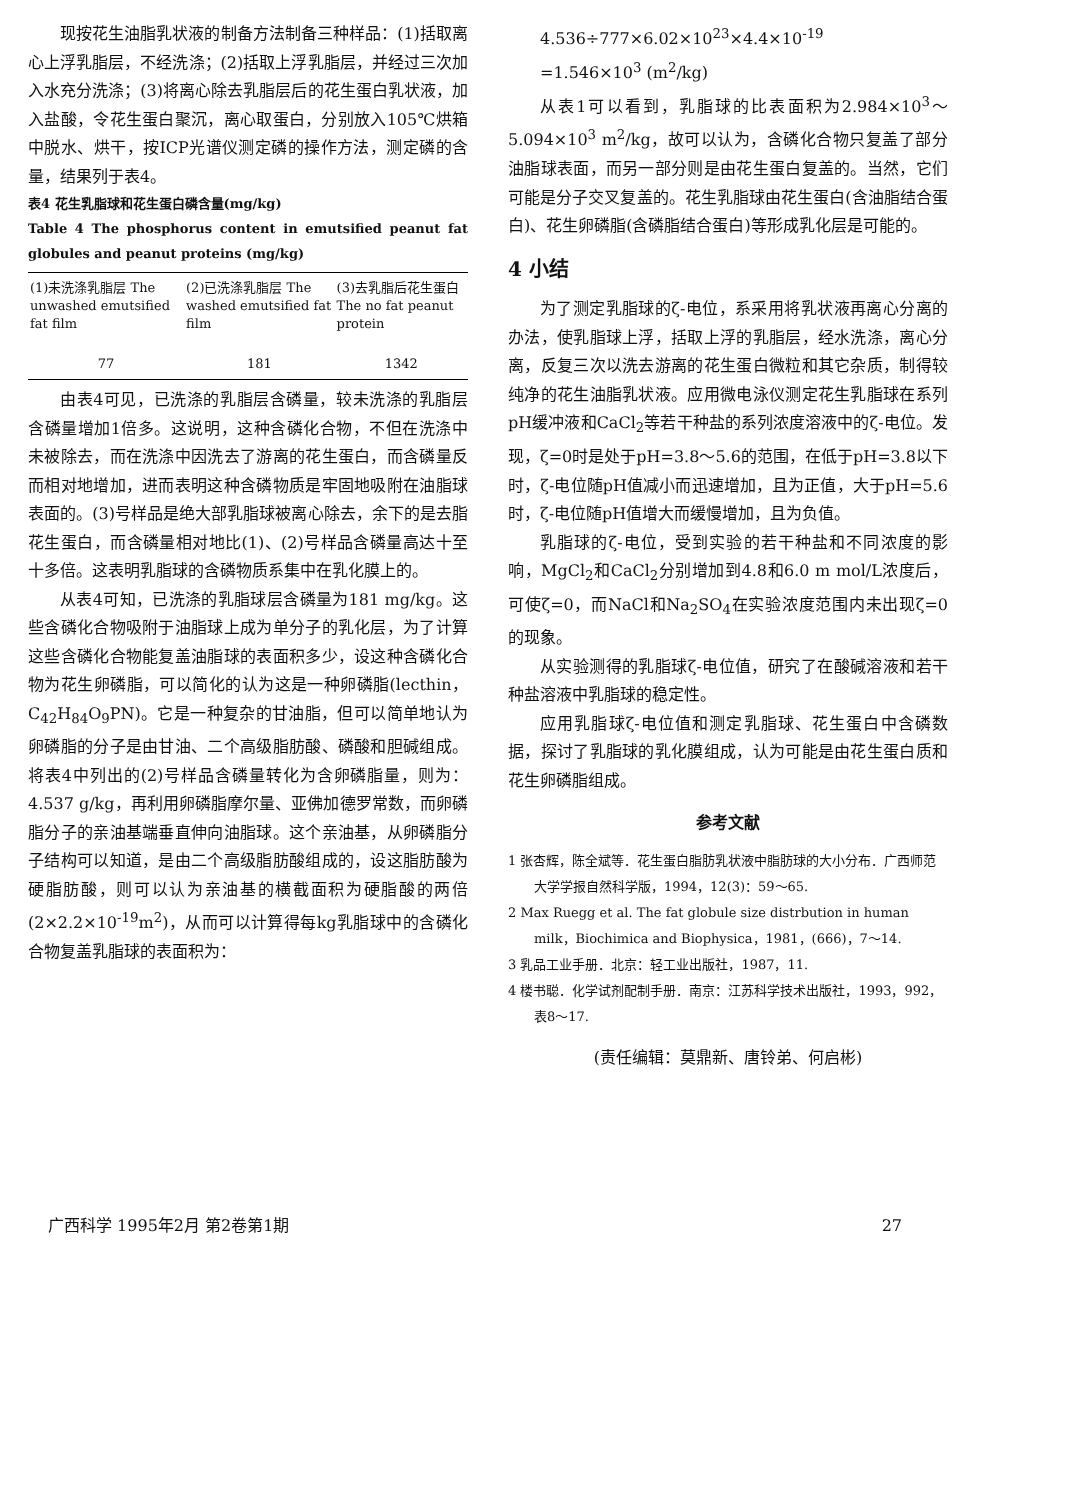现按花生油脂乳状液的制备方法制备三种样品：(1)括取离心上浮乳脂层，不经洗涤；(2)括取上浮乳脂层，并经过三次加入水充分洗涤；(3)将离心除去乳脂层后的花生蛋白乳状液，加入盐酸，令花生蛋白聚沉，离心取蛋白，分别放入105℃烘箱中脱水、烘干，按ICP光谱仪测定磷的操作方法，测定磷的含量，结果列于表4。
表4 花生乳脂球和花生蛋白磷含量(mg/kg)
Table 4 The phosphorus content in emutsified peanut fat globules and peanut proteins (mg/kg)
| (1)未洗涤乳脂层 The unwashed emutsified fat film | (2)已洗涤乳脂层 The washed emutsified fat film | (3)去乳脂后花生蛋白 The no fat peanut protein |
| --- | --- | --- |
| 77 | 181 | 1342 |
由表4可见，已洗涤的乳脂层含磷量，较未洗涤的乳脂层含磷量增加1倍多。这说明，这种含磷化合物，不但在洗涤中未被除去，而在洗涤中因洗去了游离的花生蛋白，而含磷量反而相对地增加，进而表明这种含磷物质是牢固地吸附在油脂球表面的。(3)号样品是绝大部乳脂球被离心除去，余下的是去脂花生蛋白，而含磷量相对地比(1)、(2)号样品含磷量高达十至十多倍。这表明乳脂球的含磷物质系集中在乳化膜上的。
从表4可知，已洗涤的乳脂球层含磷量为181 mg/kg。这些含磷化合物吸附于油脂球上成为单分子的乳化层，为了计算这些含磷化合物能复盖油脂球的表面积多少，设这种含磷化合物为花生卵磷脂，可以简化的认为这是一种卵磷脂(lecthin，C<sub>42</sub>H<sub>84</sub>O<sub>9</sub>PN)。它是一种复杂的甘油脂，但可以简单地认为卵磷脂的分子是由甘油、二个高级脂肪酸、磷酸和胆碱组成。将表4中列出的(2)号样品含磷量转化为含卵磷脂量，则为：4.537 g/kg，再利用卵磷脂摩尔量、亚佛加德罗常数，而卵磷脂分子的亲油基端垂直伸向油脂球。这个亲油基，从卵磷脂分子结构可以知道，是由二个高级脂肪酸组成的，设这脂肪酸为硬脂肪酸，则可以认为亲油基的横截面积为硬脂酸的两倍(2×2.2×10<sup>-19</sup>m<sup>2</sup>)，从而可以计算得每kg乳脂球中的含磷化合物复盖乳脂球的表面积为：
4.536÷777×6.02×10<sup>23</sup>×4.4×10<sup>-19</sup>
=1.546×10<sup>3</sup> (m<sup>2</sup>/kg)
从表1可以看到，乳脂球的比表面积为2.984×10<sup>3</sup>～5.094×10<sup>3</sup> m<sup>2</sup>/kg，故可以认为，含磷化合物只复盖了部分油脂球表面，而另一部分则是由花生蛋白复盖的。当然，它们可能是分子交叉复盖的。花生乳脂球由花生蛋白(含油脂结合蛋白)、花生卵磷脂(含磷脂结合蛋白)等形成乳化层是可能的。
4 小结
为了测定乳脂球的ζ-电位，系采用将乳状液再离心分离的办法，使乳脂球上浮，括取上浮的乳脂层，经水洗涤，离心分离，反复三次以洗去游离的花生蛋白微粒和其它杂质，制得较纯净的花生油脂乳状液。应用微电泳仪测定花生乳脂球在系列pH缓冲液和CaCl<sub>2</sub>等若干种盐的系列浓度溶液中的ζ-电位。发现，ζ=0时是处于pH=3.8～5.6的范围，在低于pH=3.8以下时，ζ-电位随pH值减小而迅速增加，且为正值，大于pH=5.6时，ζ-电位随pH值增大而缓慢增加，且为负值。
乳脂球的ζ-电位，受到实验的若干种盐和不同浓度的影响，MgCl<sub>2</sub>和CaCl<sub>2</sub>分别增加到4.8和6.0 m mol/L浓度后，可使ζ=0，而NaCl和Na<sub>2</sub>SO<sub>4</sub>在实验浓度范围内未出现ζ=0的现象。
从实验测得的乳脂球ζ-电位值，研究了在酸碱溶液和若干种盐溶液中乳脂球的稳定性。
应用乳脂球ζ-电位值和测定乳脂球、花生蛋白中含磷数据，探讨了乳脂球的乳化膜组成，认为可能是由花生蛋白质和花生卵磷脂组成。
参考文献
1 张杏辉，陈全斌等．花生蛋白脂肪乳状液中脂肪球的大小分布．广西师范大学学报自然科学版，1994，12(3)：59～65.
2 Max Ruegg et al. The fat globule size distrbution in human milk，Biochimica and Biophysica，1981，(666)，7～14.
3 乳品工业手册．北京：轻工业出版社，1987，11.
4 楼书聪．化学试剂配制手册．南京：江苏科学技术出版社，1993，992，表8～17.
(责任编辑：莫鼎新、唐铃弟、何启彬)
广西科学 1995年2月 第2卷第1期 27